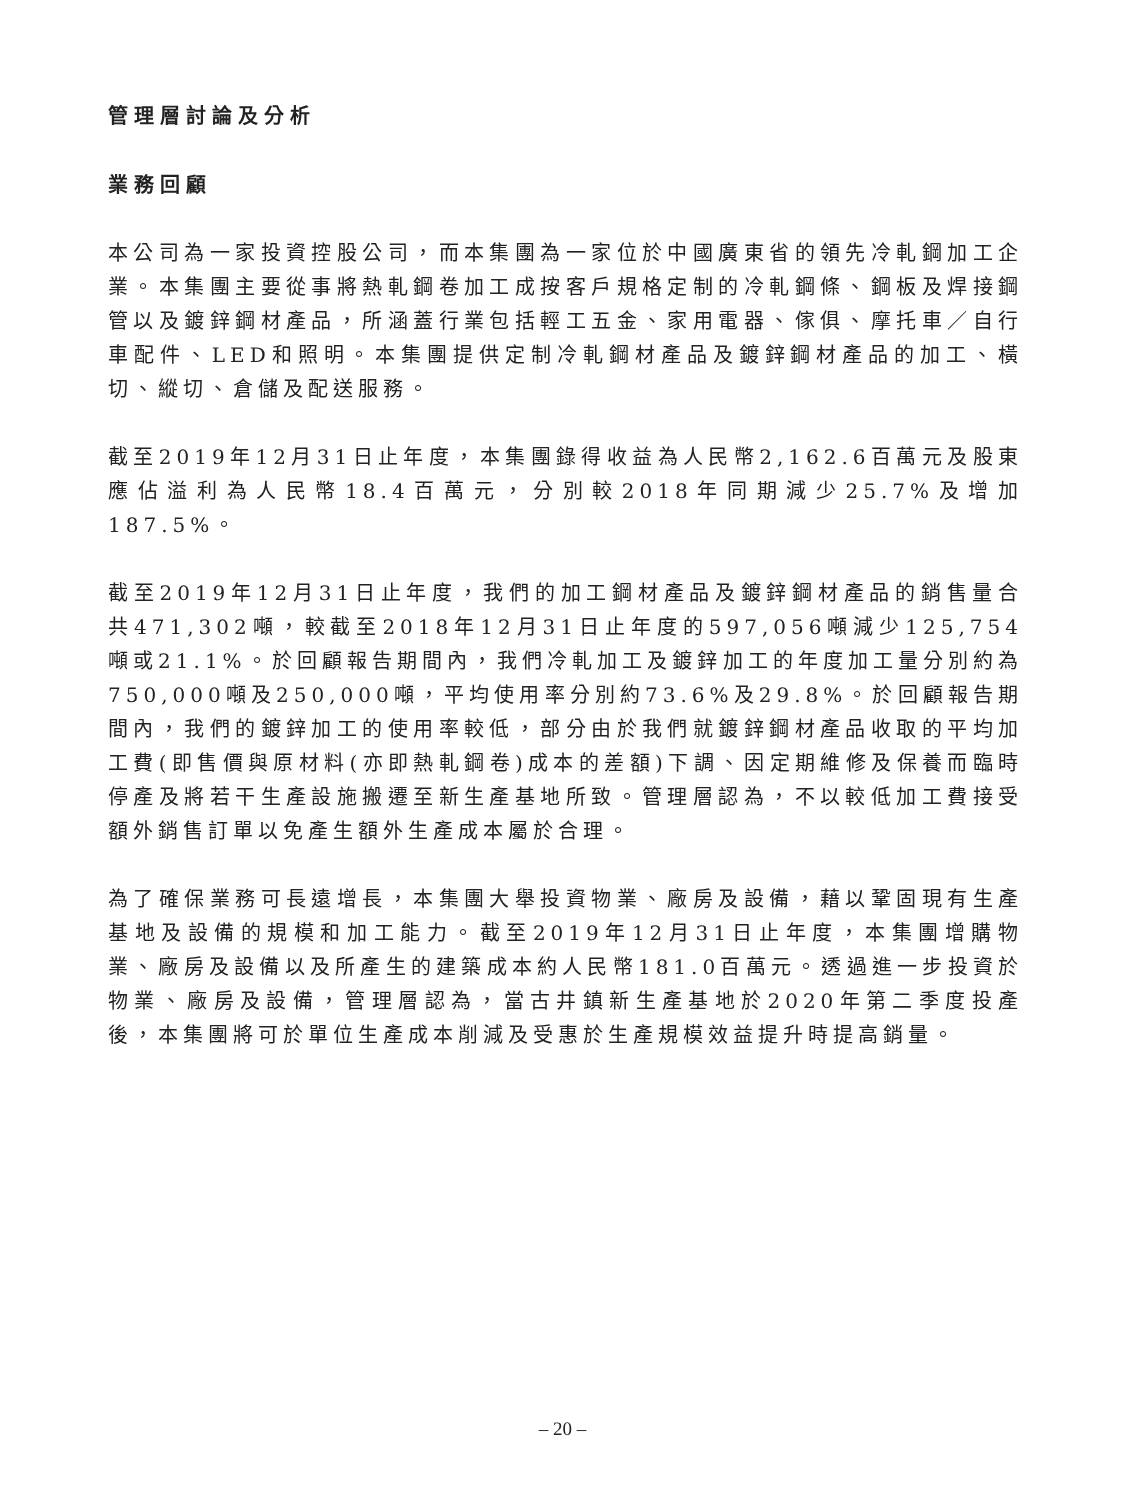管理層討論及分析
業務回顧
本公司為一家投資控股公司，而本集團為一家位於中國廣東省的領先冷軋鋼加工企業。本集團主要從事將熱軋鋼卷加工成按客戶規格定制的冷軋鋼條、鋼板及焊接鋼管以及鍍鋅鋼材產品，所涵蓋行業包括輕工五金、家用電器、傢俱、摩托車／自行車配件、LED和照明。本集團提供定制冷軋鋼材產品及鍍鋅鋼材產品的加工、橫切、縱切、倉儲及配送服務。
截至2019年12月31日止年度，本集團錄得收益為人民幣2,162.6百萬元及股東應佔溢利為人民幣18.4百萬元，分別較2018年同期減少25.7%及增加187.5%。
截至2019年12月31日止年度，我們的加工鋼材產品及鍍鋅鋼材產品的銷售量合共471,302噸，較截至2018年12月31日止年度的597,056噸減少125,754噸或21.1%。於回顧報告期間內，我們冷軋加工及鍍鋅加工的年度加工量分別約為750,000噸及250,000噸，平均使用率分別約73.6%及29.8%。於回顧報告期間內，我們的鍍鋅加工的使用率較低，部分由於我們就鍍鋅鋼材產品收取的平均加工費(即售價與原材料(亦即熱軋鋼卷)成本的差額)下調、因定期維修及保養而臨時停產及將若干生產設施搬遷至新生產基地所致。管理層認為，不以較低加工費接受額外銷售訂單以免產生額外生產成本屬於合理。
為了確保業務可長遠增長，本集團大舉投資物業、廠房及設備，藉以鞏固現有生產基地及設備的規模和加工能力。截至2019年12月31日止年度，本集團增購物業、廠房及設備以及所產生的建築成本約人民幣181.0百萬元。透過進一步投資於物業、廠房及設備，管理層認為，當古井鎮新生產基地於2020年第二季度投產後，本集團將可於單位生產成本削減及受惠於生產規模效益提升時提高銷量。
– 20 –